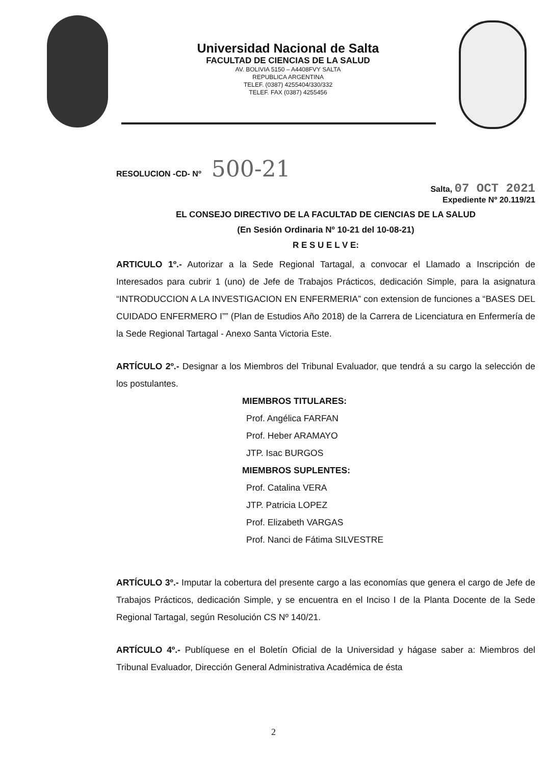Universidad Nacional de Salta
FACULTAD DE CIENCIAS DE LA SALUD
AV. BOLIVIA 5150 – A4408FVY SALTA
REPUBLICA ARGENTINA
TELEF. (0387) 4255404/330/332
TELEF. FAX (0387) 4255456
RESOLUCION -CD- Nº 500-21
Salta, 07 OCT 2021
Expediente Nº 20.119/21
EL CONSEJO DIRECTIVO DE LA FACULTAD DE CIENCIAS DE LA SALUD
(En Sesión Ordinaria Nº 10-21 del 10-08-21)
R E S U E L V E:
ARTICULO 1º.- Autorizar a la Sede Regional Tartagal, a convocar el Llamado a Inscripción de Interesados para cubrir 1 (uno) de Jefe de Trabajos Prácticos, dedicación Simple, para la asignatura “INTRODUCCION A LA INVESTIGACION EN ENFERMERIA” con extension de funciones a “BASES DEL CUIDADO ENFERMERO I”” (Plan de Estudios Año 2018) de la Carrera de Licenciatura en Enfermería de la Sede Regional Tartagal - Anexo Santa Victoria Este.
ARTÍCULO 2º.- Designar a los Miembros del Tribunal Evaluador, que tendrá a su cargo la selección de los postulantes.
MIEMBROS TITULARES:
Prof. Angélica FARFAN
Prof. Heber ARAMAYO
JTP. Isac BURGOS
MIEMBROS SUPLENTES:
Prof. Catalina VERA
JTP. Patricia LOPEZ
Prof. Elizabeth VARGAS
Prof. Nanci de Fátima SILVESTRE
ARTÍCULO 3º.- Imputar la cobertura del presente cargo a las economías que genera el cargo de Jefe de Trabajos Prácticos, dedicación Simple, y se encuentra en el Inciso I de la Planta Docente de la Sede Regional Tartagal, según Resolución CS Nº 140/21.
ARTÍCULO 4º.- Publíquese en el Boletín Oficial de la Universidad y hágase saber a: Miembros del Tribunal Evaluador, Dirección General Administrativa Académica de ésta
2